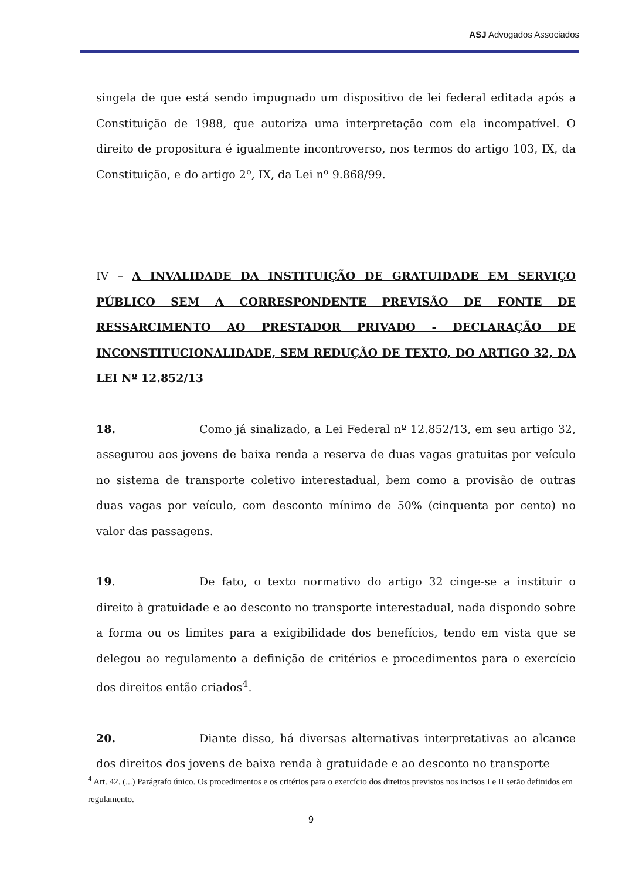ASJ Advogados Associados
singela de que está sendo impugnado um dispositivo de lei federal editada após a Constituição de 1988, que autoriza uma interpretação com ela incompatível. O direito de propositura é igualmente incontroverso, nos termos do artigo 103, IX, da Constituição, e do artigo 2º, IX, da Lei nº 9.868/99.
IV – A INVALIDADE DA INSTITUIÇÃO DE GRATUIDADE EM SERVIÇO PÚBLICO SEM A CORRESPONDENTE PREVISÃO DE FONTE DE RESSARCIMENTO AO PRESTADOR PRIVADO - DECLARAÇÃO DE INCONSTITUCIONALIDADE, SEM REDUÇÃO DE TEXTO, DO ARTIGO 32, DA LEI Nº 12.852/13
18. Como já sinalizado, a Lei Federal nº 12.852/13, em seu artigo 32, assegurou aos jovens de baixa renda a reserva de duas vagas gratuitas por veículo no sistema de transporte coletivo interestadual, bem como a provisão de outras duas vagas por veículo, com desconto mínimo de 50% (cinquenta por cento) no valor das passagens.
19. De fato, o texto normativo do artigo 32 cinge-se a instituir o direito à gratuidade e ao desconto no transporte interestadual, nada dispondo sobre a forma ou os limites para a exigibilidade dos benefícios, tendo em vista que se delegou ao regulamento a definição de critérios e procedimentos para o exercício dos direitos então criados<sup>4</sup>.
20. Diante disso, há diversas alternativas interpretativas ao alcance dos direitos dos jovens de baixa renda à gratuidade e ao desconto no transporte
<sup>4</sup> Art. 42. (...) Parágrafo único. Os procedimentos e os critérios para o exercício dos direitos previstos nos incisos I e II serão definidos em regulamento.
9